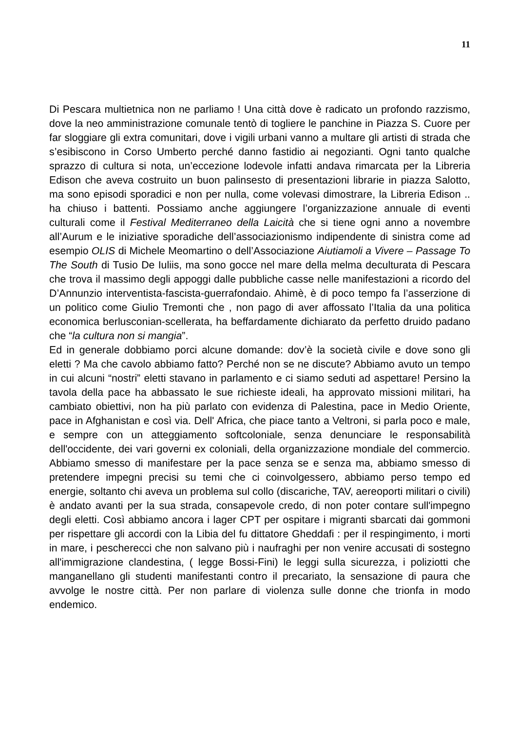11
Di Pescara multietnica non ne parliamo ! Una città dove è radicato un profondo razzismo, dove la neo amministrazione comunale tentò di togliere le panchine in Piazza S. Cuore per far sloggiare gli extra comunitari, dove i vigili urbani vanno a multare gli artisti di strada che s’esibiscono in Corso Umberto perché danno fastidio ai negozianti. Ogni tanto qualche sprazzo di cultura si nota, un’eccezione lodevole infatti andava rimarcata per la Libreria Edison che aveva costruito un buon palinsesto di presentazioni librarie in piazza Salotto, ma sono episodi sporadici e non per nulla, come volevasi dimostrare, la Libreria Edison .. ha chiuso i battenti. Possiamo anche aggiungere l’organizzazione annuale di eventi culturali come il Festival Mediterraneo della Laicità che si tiene ogni anno a novembre all’Aurum e le iniziative sporadiche dell’associazionismo indipendente di sinistra come ad esempio OLIS di Michele Meomartino o dell’Associazione Aiutiamoli a Vivere – Passage To The South di Tusio De Iuliis, ma sono gocce nel mare della melma deculturata di Pescara che trova il massimo degli appoggi dalle pubbliche casse nelle manifestazioni a ricordo del D’Annunzio interventista-fascista-guerrafondaio. Ahimè, è di poco tempo fa l’asserzione di un politico come Giulio Tremonti che , non pago di aver affossato l’Italia da una politica economica berlusconian-scellerata, ha beffardamente dichiarato da perfetto druido padano che “la cultura non si mangia”.
Ed in generale dobbiamo porci alcune domande: dov’è la società civile e dove sono gli eletti ? Ma che cavolo abbiamo fatto? Perché non se ne discute? Abbiamo avuto un tempo in cui alcuni “nostri” eletti stavano in parlamento e ci siamo seduti ad aspettare! Persino la tavola della pace ha abbassato le sue richieste ideali, ha approvato missioni militari, ha cambiato obiettivi, non ha più parlato con evidenza di Palestina, pace in Medio Oriente, pace in Afghanistan e così via. Dell' Africa, che piace tanto a Veltroni, si parla poco e male, e sempre con un atteggiamento softcoloniale, senza denunciare le responsabilità dell'occidente, dei vari governi ex coloniali, della organizzazione mondiale del commercio. Abbiamo smesso di manifestare per la pace senza se e senza ma, abbiamo smesso di pretendere impegni precisi su temi che ci coinvolgessero, abbiamo perso tempo ed energie, soltanto chi aveva un problema sul collo (discariche, TAV, aereoporti militari o civili) è andato avanti per la sua strada, consapevole credo, di non poter contare sull'impegno degli eletti. Così abbiamo ancora i lager CPT per ospitare i migranti sbarcati dai gommoni per rispettare gli accordi con la Libia del fu dittatore Gheddafi : per il respingimento, i morti in mare, i pescherecci che non salvano più i naufraghi per non venire accusati di sostegno all'immigrazione clandestina, ( legge Bossi-Fini) le leggi sulla sicurezza, i poliziotti che manganellano gli studenti manifestanti contro il precariato, la sensazione di paura che avvolge le nostre città. Per non parlare di violenza sulle donne che trionfa in modo endemico.